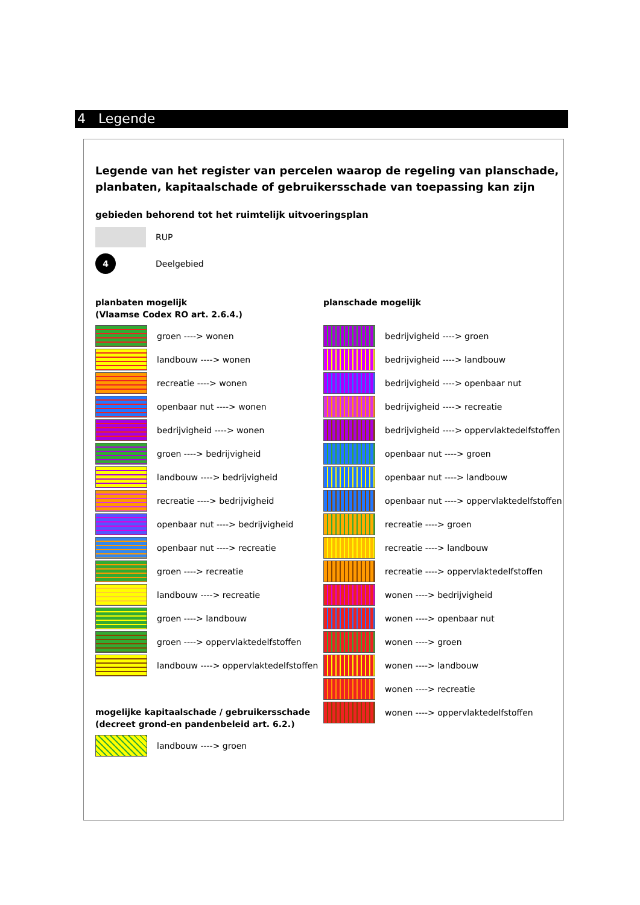4 Legende
Legende van het register van percelen waarop de regeling van planschade, planbaten, kapitaalschade of gebruikersschade van toepassing kan zijn
gebieden behorend tot het ruimtelijk uitvoeringsplan
RUP
4
Deelgebied
planbaten mogelijk
(Vlaamse Codex RO art. 2.6.4.)
groen ----> wonen
landbouw ----> wonen
recreatie ----> wonen
openbaar nut ----> wonen
bedrijvigheid ----> wonen
groen ----> bedrijvigheid
landbouw ----> bedrijvigheid
recreatie ----> bedrijvigheid
openbaar nut ----> bedrijvigheid
openbaar nut ----> recreatie
groen ----> recreatie
landbouw ----> recreatie
groen ----> landbouw
groen ----> oppervlaktedelfstoffen
landbouw ----> oppervlaktedelfstoffen
mogelijke kapitaalschade / gebruikersschade
(decreet grond-en pandenbeleid art. 6.2.)
landbouw ----> groen
planschade mogelijk
bedrijvigheid ----> groen
bedrijvigheid ----> landbouw
bedrijvigheid ----> openbaar nut
bedrijvigheid ----> recreatie
bedrijvigheid ----> oppervlaktedelfstoffen
openbaar nut ----> groen
openbaar nut ----> landbouw
openbaar nut ----> oppervlaktedelfstoffen
recreatie ----> groen
recreatie ----> landbouw
recreatie ----> oppervlaktedelfstoffen
wonen ----> bedrijvigheid
wonen ----> openbaar nut
wonen ----> groen
wonen ----> landbouw
wonen ----> recreatie
wonen ----> oppervlaktedelfstoffen